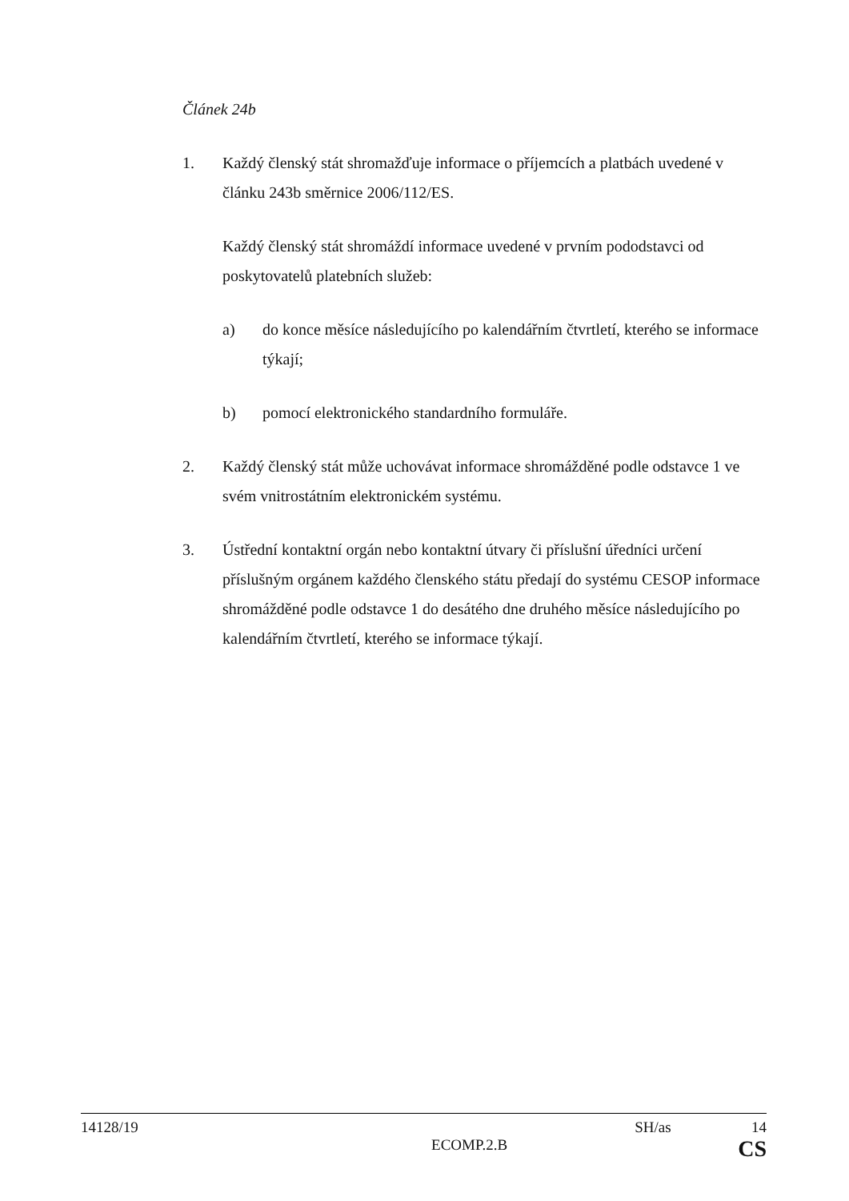Článek 24b
1. Každý členský stát shromažďuje informace o příjemcích a platbách uvedené v článku 243b směrnice 2006/112/ES.
Každý členský stát shromáždí informace uvedené v prvním pododstavci od poskytovatelů platebních služeb:
a) do konce měsíce následujícího po kalendářním čtvrtletí, kterého se informace týkají;
b) pomocí elektronického standardního formuláře.
2. Každý členský stát může uchovávat informace shromážděné podle odstavce 1 ve svém vnitrostátním elektronickém systému.
3. Ústřední kontaktní orgán nebo kontaktní útvary či příslušní úředníci určení příslušným orgánem každého členského státu předají do systému CESOP informace shromážděné podle odstavce 1 do desátého dne druhého měsíce následujícího po kalendářním čtvrtletí, kterého se informace týkají.
14128/19 SH/as 14
ECOMP.2.B CS